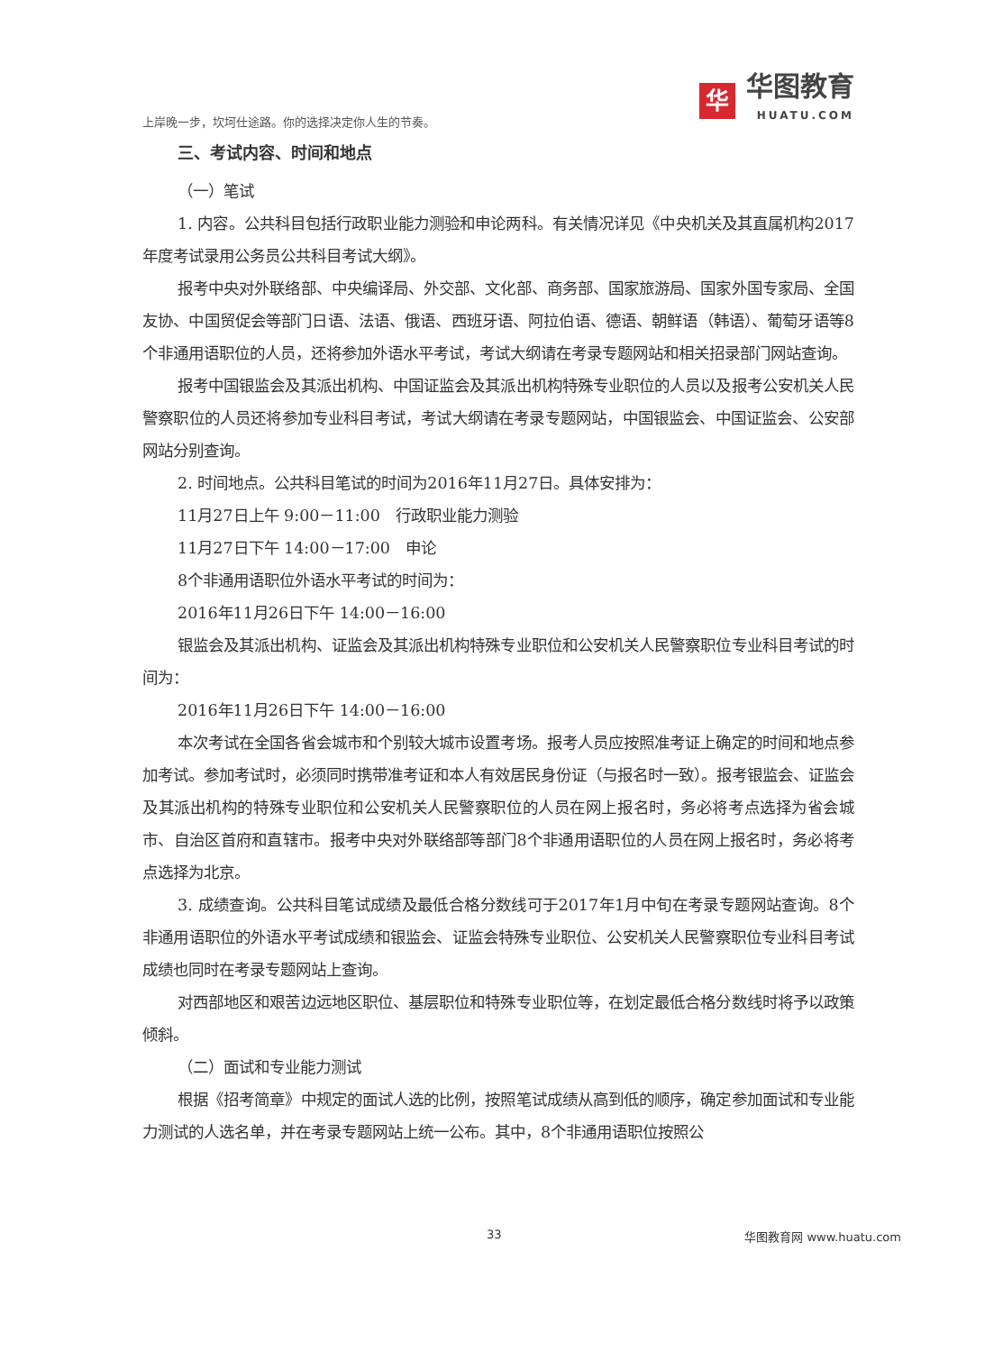上岸晚一步，坎坷仕途路。你的选择决定你人生的节奏。
华
华图教育
HUATU.COM
三、考试内容、时间和地点
（一）笔试
1. 内容。公共科目包括行政职业能力测验和申论两科。有关情况详见《中央机关及其直属机构2017年度考试录用公务员公共科目考试大纲》。
报考中央对外联络部、中央编译局、外交部、文化部、商务部、国家旅游局、国家外国专家局、全国友协、中国贸促会等部门日语、法语、俄语、西班牙语、阿拉伯语、德语、朝鲜语（韩语）、葡萄牙语等8个非通用语职位的人员，还将参加外语水平考试，考试大纲请在考录专题网站和相关招录部门网站查询。
报考中国银监会及其派出机构、中国证监会及其派出机构特殊专业职位的人员以及报考公安机关人民警察职位的人员还将参加专业科目考试，考试大纲请在考录专题网站，中国银监会、中国证监会、公安部网站分别查询。
2. 时间地点。公共科目笔试的时间为2016年11月27日。具体安排为：
11月27日上午 9:00－11:00　行政职业能力测验
11月27日下午 14:00－17:00　申论
8个非通用语职位外语水平考试的时间为：
2016年11月26日下午 14:00－16:00
银监会及其派出机构、证监会及其派出机构特殊专业职位和公安机关人民警察职位专业科目考试的时间为：
2016年11月26日下午 14:00－16:00
本次考试在全国各省会城市和个别较大城市设置考场。报考人员应按照准考证上确定的时间和地点参加考试。参加考试时，必须同时携带准考证和本人有效居民身份证（与报名时一致）。报考银监会、证监会及其派出机构的特殊专业职位和公安机关人民警察职位的人员在网上报名时，务必将考点选择为省会城市、自治区首府和直辖市。报考中央对外联络部等部门8个非通用语职位的人员在网上报名时，务必将考点选择为北京。
3. 成绩查询。公共科目笔试成绩及最低合格分数线可于2017年1月中旬在考录专题网站查询。8个非通用语职位的外语水平考试成绩和银监会、证监会特殊专业职位、公安机关人民警察职位专业科目考试成绩也同时在考录专题网站上查询。
对西部地区和艰苦边远地区职位、基层职位和特殊专业职位等，在划定最低合格分数线时将予以政策倾斜。
（二）面试和专业能力测试
根据《招考简章》中规定的面试人选的比例，按照笔试成绩从高到低的顺序，确定参加面试和专业能力测试的人选名单，并在考录专题网站上统一公布。其中，8个非通用语职位按照公
33 华图教育网 www.huatu.com